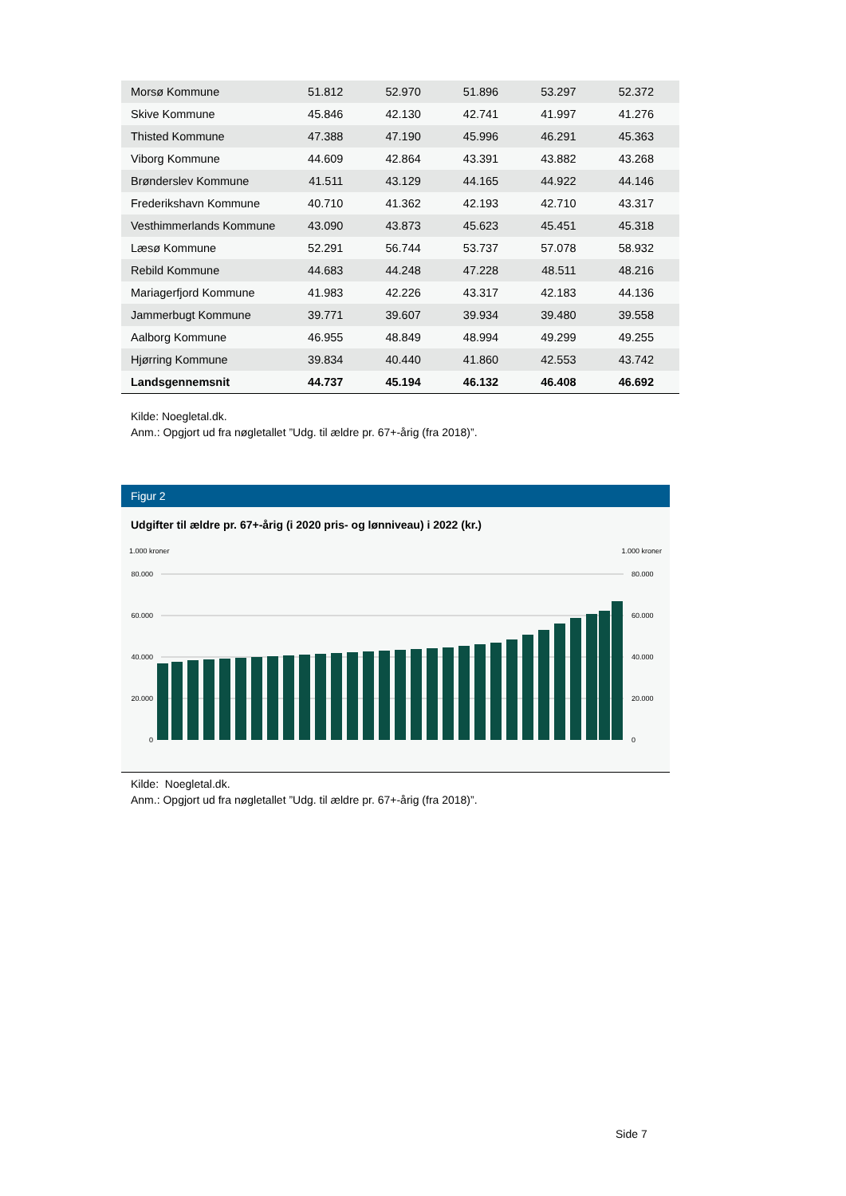| Morsø Kommune | 51.812 | 52.970 | 51.896 | 53.297 | 52.372 |
| Skive Kommune | 45.846 | 42.130 | 42.741 | 41.997 | 41.276 |
| Thisted Kommune | 47.388 | 47.190 | 45.996 | 46.291 | 45.363 |
| Viborg Kommune | 44.609 | 42.864 | 43.391 | 43.882 | 43.268 |
| Brønderslev Kommune | 41.511 | 43.129 | 44.165 | 44.922 | 44.146 |
| Frederikshavn Kommune | 40.710 | 41.362 | 42.193 | 42.710 | 43.317 |
| Vesthimmerlands Kommune | 43.090 | 43.873 | 45.623 | 45.451 | 45.318 |
| Læsø Kommune | 52.291 | 56.744 | 53.737 | 57.078 | 58.932 |
| Rebild Kommune | 44.683 | 44.248 | 47.228 | 48.511 | 48.216 |
| Mariagerfjord Kommune | 41.983 | 42.226 | 43.317 | 42.183 | 44.136 |
| Jammerbugt Kommune | 39.771 | 39.607 | 39.934 | 39.480 | 39.558 |
| Aalborg Kommune | 46.955 | 48.849 | 48.994 | 49.299 | 49.255 |
| Hjørring Kommune | 39.834 | 40.440 | 41.860 | 42.553 | 43.742 |
| Landsgennemsnit | 44.737 | 45.194 | 46.132 | 46.408 | 46.692 |
Kilde: Noegletal.dk.
Anm.: Opgjort ud fra nøgletallet ”Udg. til ældre pr. 67+-årig (fra 2018)”.
Figur 2
Udgifter til ældre pr. 67+-årig (i 2020 pris- og lønniveau) i 2022 (kr.)
1.000 kroner
1.000 kroner
80.000
60.000
40.000
20.000
0
80.000
60.000
40.000
20.000
0
Kilde: Noegletal.dk.
Anm.: Opgjort ud fra nøgletallet ”Udg. til ældre pr. 67+-årig (fra 2018)”.
Side 7